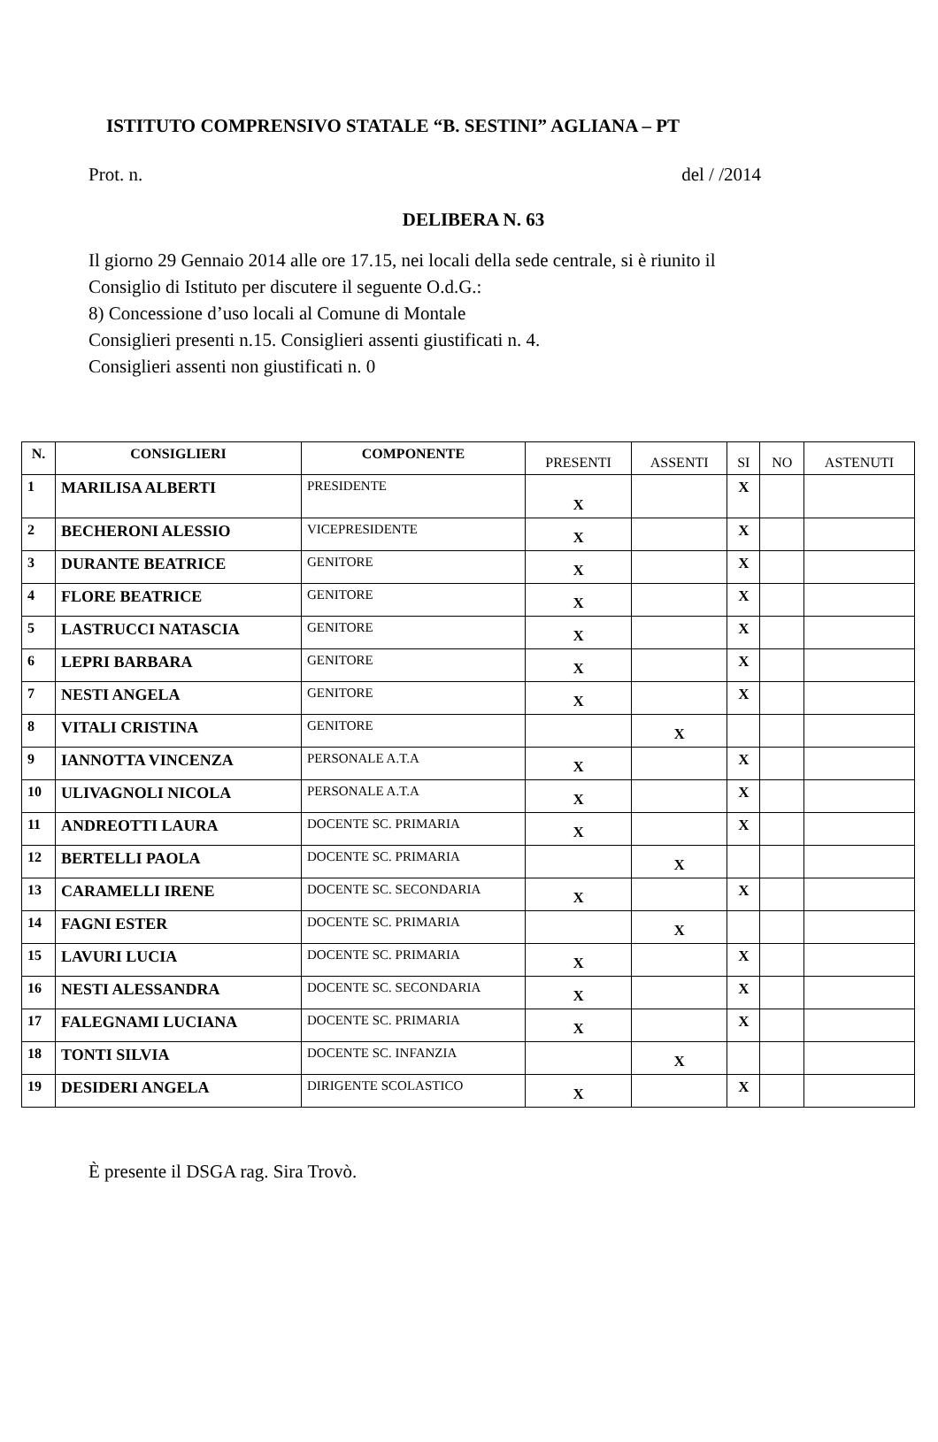ISTITUTO COMPRENSIVO STATALE “B. SESTINI” AGLIANA – PT
Prot. n. del / /2014
DELIBERA N. 63
Il giorno 29 Gennaio 2014 alle ore 17.15, nei locali della sede centrale, si è riunito il
Consiglio di Istituto per discutere il seguente O.d.G.:
8) Concessione d’uso locali al Comune di Montale
Consiglieri presenti n.15. Consiglieri assenti giustificati n. 4.
Consiglieri assenti non giustificati n. 0
| N. | CONSIGLIERI | COMPONENTE | PRESENTI | ASSENTI | SI | NO | ASTENUTI |
| --- | --- | --- | --- | --- | --- | --- | --- |
| 1 | MARILISA ALBERTI | PRESIDENTE | X | | X | | |
| 2 | BECHERONI ALESSIO | VICEPRESIDENTE | X | | X | | |
| 3 | DURANTE BEATRICE | GENITORE | X | | X | | |
| 4 | FLORE BEATRICE | GENITORE | X | | X | | |
| 5 | LASTRUCCI NATASCIA | GENITORE | X | | X | | |
| 6 | LEPRI BARBARA | GENITORE | X | | X | | |
| 7 | NESTI ANGELA | GENITORE | X | | X | | |
| 8 | VITALI CRISTINA | GENITORE | | X | | | |
| 9 | IANNOTTA VINCENZA | PERSONALE A.T.A | X | | X | | |
| 10 | ULIVAGNOLI NICOLA | PERSONALE A.T.A | X | | X | | |
| 11 | ANDREOTTI LAURA | DOCENTE SC. PRIMARIA | X | | X | | |
| 12 | BERTELLI PAOLA | DOCENTE SC. PRIMARIA | | X | | | |
| 13 | CARAMELLI IRENE | DOCENTE SC. SECONDARIA | X | | X | | |
| 14 | FAGNI ESTER | DOCENTE SC. PRIMARIA | | X | | | |
| 15 | LAVURI LUCIA | DOCENTE SC. PRIMARIA | X | | X | | |
| 16 | NESTI ALESSANDRA | DOCENTE SC. SECONDARIA | X | | X | | |
| 17 | FALEGNAMI LUCIANA | DOCENTE SC. PRIMARIA | X | | X | | |
| 18 | TONTI SILVIA | DOCENTE SC. INFANZIA | | X | | | |
| 19 | DESIDERI ANGELA | DIRIGENTE SCOLASTICO | X | | X | | |
È presente il DSGA rag. Sira Trovò.